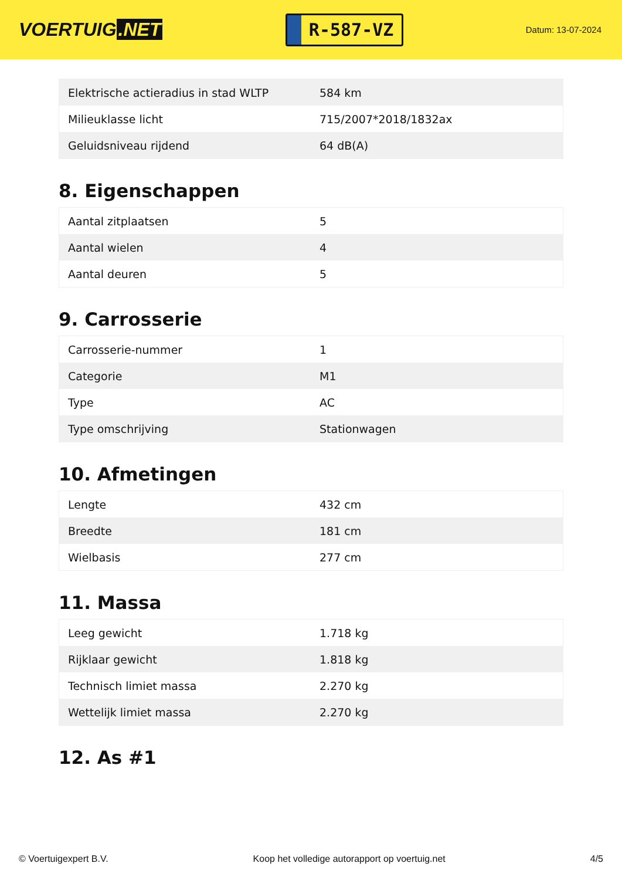VOERTUIG.NET
R-587-VZ
Datum: 13-07-2024
| Elektrische actieradius in stad WLTP | 584 km |
| Milieuklasse licht | 715/2007*2018/1832ax |
| Geluidsniveau rijdend | 64 dB(A) |
8. Eigenschappen
| Aantal zitplaatsen | 5 |
| Aantal wielen | 4 |
| Aantal deuren | 5 |
9. Carrosserie
| Carrosserie-nummer | 1 |
| Categorie | M1 |
| Type | AC |
| Type omschrijving | Stationwagen |
10. Afmetingen
| Lengte | 432 cm |
| Breedte | 181 cm |
| Wielbasis | 277 cm |
11. Massa
| Leeg gewicht | 1.718 kg |
| Rijklaar gewicht | 1.818 kg |
| Technisch limiet massa | 2.270 kg |
| Wettelijk limiet massa | 2.270 kg |
12. As #1
© Voertuigexpert B.V. Koop het volledige autorapport op voertuig.net 4/5